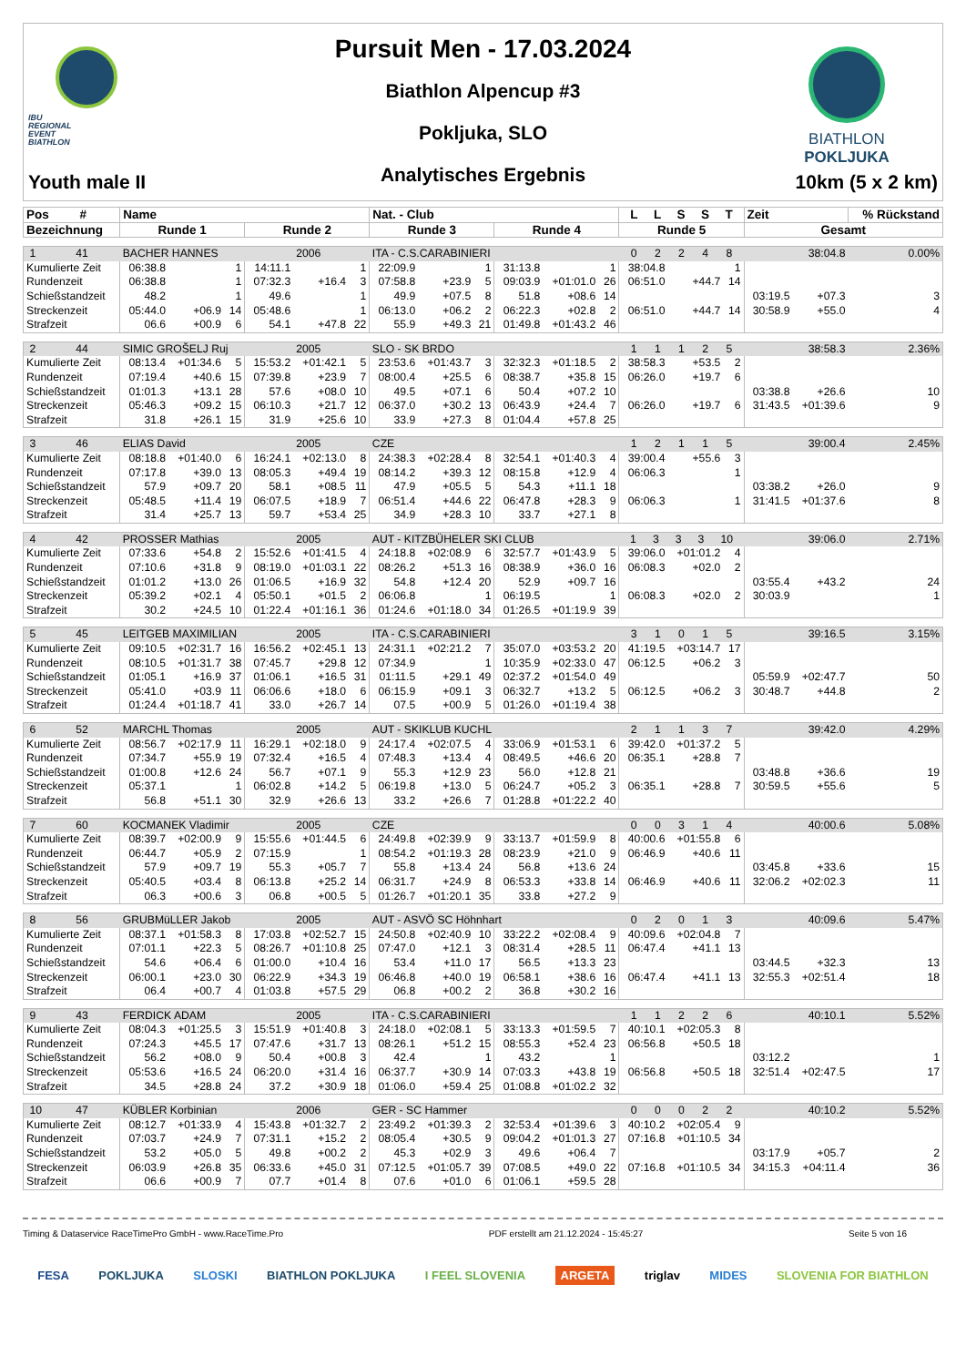IBU
REGIONAL
EVENT
BIATHLON
Youth male II
Pursuit Men - 17.03.2024
Biathlon Alpencup #3
Pokljuka, SLO
Analytisches Ergebnis
BIATHLON
POKLJUKA
10km (5 x 2 km)
| Pos # | Name | | | | | | Nat. - Club | | | | | | L L S S T | | | Zeit | | % Rückstand |
| --- | --- | --- | --- | --- | --- | --- | --- | --- | --- | --- | --- | --- | --- | --- | --- | --- | --- | --- |
| Bezeichnung | Runde 1 | | | Runde 2 | | | Runde 3 | | | Runde 4 | | | Runde 5 | | | Gesamt | | |
| 1 41 | BACHER HANNES | | | | 2006 | | ITA - C.S.CARABINIERI | | | | | | 0 2 2 4 8 | | | 38:04.8 | | 0.00% |
| Kumulierte Zeit | 06:38.8 | | 1 | 14:11.1 | | 1 | 22:09.9 | | 1 | 31:13.8 | | 1 | 38:04.8 | | 1 | | | |
| Rundenzeit | 06:38.8 | | 1 | 07:32.3 | +16.4 | 3 | 07:58.8 | +23.9 | 5 | 09:03.9 | +01:01.0 | 26 | 06:51.0 | +44.7 | 14 | | | |
| Schießstandzeit | 48.2 | | 1 | 49.6 | | 1 | 49.9 | +07.5 | 8 | 51.8 | +08.6 | 14 | | | | 03:19.5 | +07.3 | 3 |
| Streckenzeit | 05:44.0 | +06.9 | 14 | 05:48.6 | | 1 | 06:13.0 | +06.2 | 2 | 06:22.3 | +02.8 | 2 | 06:51.0 | +44.7 | 14 | 30:58.9 | +55.0 | 4 |
| Strafzeit | 06.6 | +00.9 | 6 | 54.1 | +47.8 | 22 | 55.9 | +49.3 | 21 | 01:49.8 | +01:43.2 | 46 | | | | | | |
| 2 44 | SIMIC GROŠELJ Ruj | | | | 2005 | | SLO - SK BRDO | | | | | | 1 1 1 2 5 | | | 38:58.3 | | 2.36% |
| Kumulierte Zeit | 08:13.4 | +01:34.6 | 5 | 15:53.2 | +01:42.1 | 5 | 23:53.6 | +01:43.7 | 3 | 32:32.3 | +01:18.5 | 2 | 38:58.3 | +53.5 | 2 | | | |
| Rundenzeit | 07:19.4 | +40.6 | 15 | 07:39.8 | +23.9 | 7 | 08:00.4 | +25.5 | 6 | 08:38.7 | +35.8 | 15 | 06:26.0 | +19.7 | 6 | | | |
| Schießstandzeit | 01:01.3 | +13.1 | 28 | 57.6 | +08.0 | 10 | 49.5 | +07.1 | 6 | 50.4 | +07.2 | 10 | | | | 03:38.8 | +26.6 | 10 |
| Streckenzeit | 05:46.3 | +09.2 | 15 | 06:10.3 | +21.7 | 12 | 06:37.0 | +30.2 | 13 | 06:43.9 | +24.4 | 7 | 06:26.0 | +19.7 | 6 | 31:43.5 | +01:39.6 | 9 |
| Strafzeit | 31.8 | +26.1 | 15 | 31.9 | +25.6 | 10 | 33.9 | +27.3 | 8 | 01:04.4 | +57.8 | 25 | | | | | | |
| 3 46 | ELIAS David | | | | 2005 | | CZE | | | | | | 1 2 1 1 5 | | | 39:00.4 | | 2.45% |
| Kumulierte Zeit | 08:18.8 | +01:40.0 | 6 | 16:24.1 | +02:13.0 | 8 | 24:38.3 | +02:28.4 | 8 | 32:54.1 | +01:40.3 | 4 | 39:00.4 | +55.6 | 3 | | | |
| Rundenzeit | 07:17.8 | +39.0 | 13 | 08:05.3 | +49.4 | 19 | 08:14.2 | +39.3 | 12 | 08:15.8 | +12.9 | 4 | 06:06.3 | | 1 | | | |
| Schießstandzeit | 57.9 | +09.7 | 20 | 58.1 | +08.5 | 11 | 47.9 | +05.5 | 5 | 54.3 | +11.1 | 18 | | | | 03:38.2 | +26.0 | 9 |
| Streckenzeit | 05:48.5 | +11.4 | 19 | 06:07.5 | +18.9 | 7 | 06:51.4 | +44.6 | 22 | 06:47.8 | +28.3 | 9 | 06:06.3 | | 1 | 31:41.5 | +01:37.6 | 8 |
| Strafzeit | 31.4 | +25.7 | 13 | 59.7 | +53.4 | 25 | 34.9 | +28.3 | 10 | 33.7 | +27.1 | 8 | | | | | | |
| 4 42 | PROSSER Mathias | | | | 2005 | | AUT - KITZBÜHELER SKI CLUB | | | | | | 1 3 3 3 10 | | | 39:06.0 | | 2.71% |
| Kumulierte Zeit | 07:33.6 | +54.8 | 2 | 15:52.6 | +01:41.5 | 4 | 24:18.8 | +02:08.9 | 6 | 32:57.7 | +01:43.9 | 5 | 39:06.0 | +01:01.2 | 4 | | | |
| Rundenzeit | 07:10.6 | +31.8 | 9 | 08:19.0 | +01:03.1 | 22 | 08:26.2 | +51.3 | 16 | 08:38.9 | +36.0 | 16 | 06:08.3 | +02.0 | 2 | | | |
| Schießstandzeit | 01:01.2 | +13.0 | 26 | 01:06.5 | +16.9 | 32 | 54.8 | +12.4 | 20 | 52.9 | +09.7 | 16 | | | | 03:55.4 | +43.2 | 24 |
| Streckenzeit | 05:39.2 | +02.1 | 4 | 05:50.1 | +01.5 | 2 | 06:06.8 | | 1 | 06:19.5 | | 1 | 06:08.3 | +02.0 | 2 | 30:03.9 | | 1 |
| Strafzeit | 30.2 | +24.5 | 10 | 01:22.4 | +01:16.1 | 36 | 01:24.6 | +01:18.0 | 34 | 01:26.5 | +01:19.9 | 39 | | | | | | |
| 5 45 | LEITGEB MAXIMILIAN | | | | 2005 | | ITA - C.S.CARABINIERI | | | | | | 3 1 0 1 5 | | | 39:16.5 | | 3.15% |
| Kumulierte Zeit | 09:10.5 | +02:31.7 | 16 | 16:56.2 | +02:45.1 | 13 | 24:31.1 | +02:21.2 | 7 | 35:07.0 | +03:53.2 | 20 | 41:19.5 | +03:14.7 | 17 | | | |
| Rundenzeit | 08:10.5 | +01:31.7 | 38 | 07:45.7 | +29.8 | 12 | 07:34.9 | | 1 | 10:35.9 | +02:33.0 | 47 | 06:12.5 | +06.2 | 3 | | | |
| Schießstandzeit | 01:05.1 | +16.9 | 37 | 01:06.1 | +16.5 | 31 | 01:11.5 | +29.1 | 49 | 02:37.2 | +01:54.0 | 49 | | | | 05:59.9 | +02:47.7 | 50 |
| Streckenzeit | 05:41.0 | +03.9 | 11 | 06:06.6 | +18.0 | 6 | 06:15.9 | +09.1 | 3 | 06:32.7 | +13.2 | 5 | 06:12.5 | +06.2 | 3 | 30:48.7 | +44.8 | 2 |
| Strafzeit | 01:24.4 | +01:18.7 | 41 | 33.0 | +26.7 | 14 | 07.5 | +00.9 | 5 | 01:26.0 | +01:19.4 | 38 | | | | | | |
| 6 52 | MARCHL Thomas | | | | 2005 | | AUT - SKIKLUB KUCHL | | | | | | 2 1 1 3 7 | | | 39:42.0 | | 4.29% |
| Kumulierte Zeit | 08:56.7 | +02:17.9 | 11 | 16:29.1 | +02:18.0 | 9 | 24:17.4 | +02:07.5 | 4 | 33:06.9 | +01:53.1 | 6 | 39:42.0 | +01:37.2 | 5 | | | |
| Rundenzeit | 07:34.7 | +55.9 | 19 | 07:32.4 | +16.5 | 4 | 07:48.3 | +13.4 | 4 | 08:49.5 | +46.6 | 20 | 06:35.1 | +28.8 | 7 | | | |
| Schießstandzeit | 01:00.8 | +12.6 | 24 | 56.7 | +07.1 | 9 | 55.3 | +12.9 | 23 | 56.0 | +12.8 | 21 | | | | 03:48.8 | +36.6 | 19 |
| Streckenzeit | 05:37.1 | | 1 | 06:02.8 | +14.2 | 5 | 06:19.8 | +13.0 | 5 | 06:24.7 | +05.2 | 3 | 06:35.1 | +28.8 | 7 | 30:59.5 | +55.6 | 5 |
| Strafzeit | 56.8 | +51.1 | 30 | 32.9 | +26.6 | 13 | 33.2 | +26.6 | 7 | 01:28.8 | +01:22.2 | 40 | | | | | | |
| 7 60 | KOCMANEK Vladimir | | | | 2005 | | CZE | | | | | | 0 0 3 1 4 | | | 40:00.6 | | 5.08% |
| Kumulierte Zeit | 08:39.7 | +02:00.9 | 9 | 15:55.6 | +01:44.5 | 6 | 24:49.8 | +02:39.9 | 9 | 33:13.7 | +01:59.9 | 8 | 40:00.6 | +01:55.8 | 6 | | | |
| Rundenzeit | 06:44.7 | +05.9 | 2 | 07:15.9 | | 1 | 08:54.2 | +01:19.3 | 28 | 08:23.9 | +21.0 | 9 | 06:46.9 | +40.6 | 11 | | | |
| Schießstandzeit | 57.9 | +09.7 | 19 | 55.3 | +05.7 | 7 | 55.8 | +13.4 | 24 | 56.8 | +13.6 | 24 | | | | 03:45.8 | +33.6 | 15 |
| Streckenzeit | 05:40.5 | +03.4 | 8 | 06:13.8 | +25.2 | 14 | 06:31.7 | +24.9 | 8 | 06:53.3 | +33.8 | 14 | 06:46.9 | +40.6 | 11 | 32:06.2 | +02:02.3 | 11 |
| Strafzeit | 06.3 | +00.6 | 3 | 06.8 | +00.5 | 5 | 01:26.7 | +01:20.1 | 35 | 33.8 | +27.2 | 9 | | | | | | |
| 8 56 | GRUBMüLLER Jakob | | | | 2005 | | AUT - ASVÖ SC Höhnhart | | | | | | 0 2 0 1 3 | | | 40:09.6 | | 5.47% |
| Kumulierte Zeit | 08:37.1 | +01:58.3 | 8 | 17:03.8 | +02:52.7 | 15 | 24:50.8 | +02:40.9 | 10 | 33:22.2 | +02:08.4 | 9 | 40:09.6 | +02:04.8 | 7 | | | |
| Rundenzeit | 07:01.1 | +22.3 | 5 | 08:26.7 | +01:10.8 | 25 | 07:47.0 | +12.1 | 3 | 08:31.4 | +28.5 | 11 | 06:47.4 | +41.1 | 13 | | | |
| Schießstandzeit | 54.6 | +06.4 | 6 | 01:00.0 | +10.4 | 16 | 53.4 | +11.0 | 17 | 56.5 | +13.3 | 23 | | | | 03:44.5 | +32.3 | 13 |
| Streckenzeit | 06:00.1 | +23.0 | 30 | 06:22.9 | +34.3 | 19 | 06:46.8 | +40.0 | 19 | 06:58.1 | +38.6 | 16 | 06:47.4 | +41.1 | 13 | 32:55.3 | +02:51.4 | 18 |
| Strafzeit | 06.4 | +00.7 | 4 | 01:03.8 | +57.5 | 29 | 06.8 | +00.2 | 2 | 36.8 | +30.2 | 16 | | | | | | |
| 9 43 | FERDICK ADAM | | | | 2005 | | ITA - C.S.CARABINIERI | | | | | | 1 1 2 2 6 | | | 40:10.1 | | 5.52% |
| Kumulierte Zeit | 08:04.3 | +01:25.5 | 3 | 15:51.9 | +01:40.8 | 3 | 24:18.0 | +02:08.1 | 5 | 33:13.3 | +01:59.5 | 7 | 40:10.1 | +02:05.3 | 8 | | | |
| Rundenzeit | 07:24.3 | +45.5 | 17 | 07:47.6 | +31.7 | 13 | 08:26.1 | +51.2 | 15 | 08:55.3 | +52.4 | 23 | 06:56.8 | +50.5 | 18 | | | |
| Schießstandzeit | 56.2 | +08.0 | 9 | 50.4 | +00.8 | 3 | 42.4 | | 1 | 43.2 | | 1 | | | | 03:12.2 | | 1 |
| Streckenzeit | 05:53.6 | +16.5 | 24 | 06:20.0 | +31.4 | 16 | 06:37.7 | +30.9 | 14 | 07:03.3 | +43.8 | 19 | 06:56.8 | +50.5 | 18 | 32:51.4 | +02:47.5 | 17 |
| Strafzeit | 34.5 | +28.8 | 24 | 37.2 | +30.9 | 18 | 01:06.0 | +59.4 | 25 | 01:08.8 | +01:02.2 | 32 | | | | | | |
| 10 47 | KÜBLER Korbinian | | | | 2006 | | GER - SC Hammer | | | | | | 0 0 0 2 2 | | | 40:10.2 | | 5.52% |
| Kumulierte Zeit | 08:12.7 | +01:33.9 | 4 | 15:43.8 | +01:32.7 | 2 | 23:49.2 | +01:39.3 | 2 | 32:53.4 | +01:39.6 | 3 | 40:10.2 | +02:05.4 | 9 | | | |
| Rundenzeit | 07:03.7 | +24.9 | 7 | 07:31.1 | +15.2 | 2 | 08:05.4 | +30.5 | 9 | 09:04.2 | +01:01.3 | 27 | 07:16.8 | +01:10.5 | 34 | | | |
| Schießstandzeit | 53.2 | +05.0 | 5 | 49.8 | +00.2 | 2 | 45.3 | +02.9 | 3 | 49.6 | +06.4 | 7 | | | | 03:17.9 | +05.7 | 2 |
| Streckenzeit | 06:03.9 | +26.8 | 35 | 06:33.6 | +45.0 | 31 | 07:12.5 | +01:05.7 | 39 | 07:08.5 | +49.0 | 22 | 07:16.8 | +01:10.5 | 34 | 34:15.3 | +04:11.4 | 36 |
| Strafzeit | 06.6 | +00.9 | 7 | 07.7 | +01.4 | 8 | 07.6 | +01.0 | 6 | 01:06.1 | +59.5 | 28 | | | | | | |
Timing & Dataservice RaceTimePro GmbH - www.RaceTime.Pro PDF erstellt am 21.12.2024 - 15:45:27 Seite 5 von 16
FESA POKLJUKA SLOSKI BIATHLON POKLJUKA I FEEL SLOVENIA ARGETA triglav MIDES SLOVENIA FOR BIATHLON